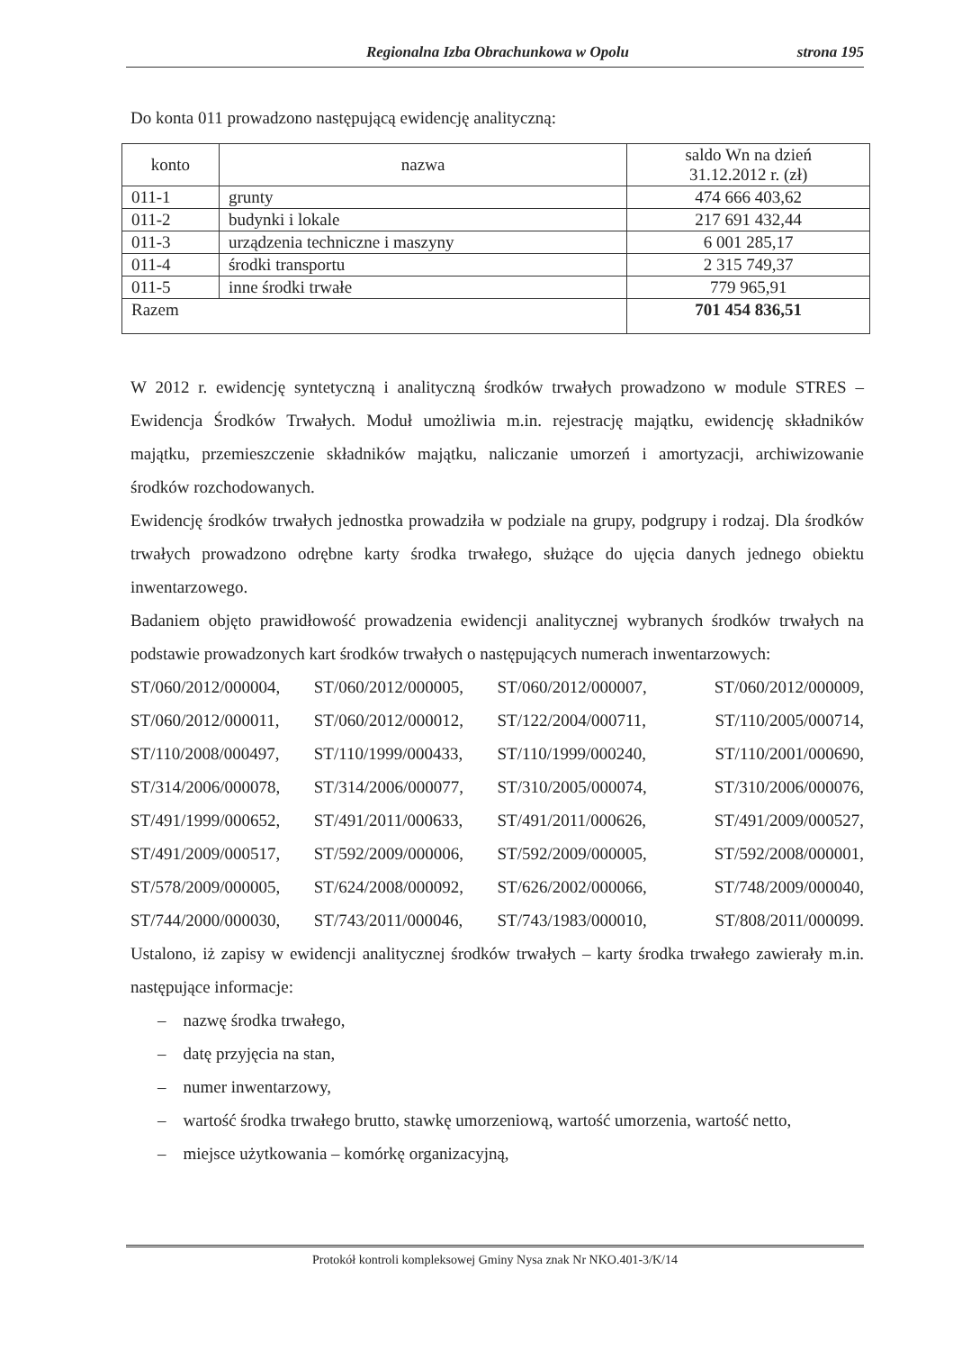Regionalna Izba Obrachunkowa w Opolu strona 195
Do konta 011 prowadzono następującą ewidencję analityczną:
| konto | nazwa | saldo Wn na dzień 31.12.2012 r. (zł) |
| --- | --- | --- |
| 011-1 | grunty | 474 666 403,62 |
| 011-2 | budynki i lokale | 217 691 432,44 |
| 011-3 | urządzenia techniczne i maszyny | 6 001 285,17 |
| 011-4 | środki transportu | 2 315 749,37 |
| 011-5 | inne środki trwałe | 779 965,91 |
| Razem | | 701 454 836,51 |
W 2012 r. ewidencję syntetyczną i analityczną środków trwałych prowadzono w module STRES – Ewidencja Środków Trwałych. Moduł umożliwia m.in. rejestrację majątku, ewidencję składników majątku, przemieszczenie składników majątku, naliczanie umorzeń i amortyzacji, archiwizowanie środków rozchodowanych.
Ewidencję środków trwałych jednostka prowadziła w podziale na grupy, podgrupy i rodzaj. Dla środków trwałych prowadzono odrębne karty środka trwałego, służące do ujęcia danych jednego obiektu inwentarzowego.
Badaniem objęto prawidłowość prowadzenia ewidencji analitycznej wybranych środków trwałych na podstawie prowadzonych kart środków trwałych o następujących numerach inwentarzowych:
ST/060/2012/000004, ST/060/2012/000005, ST/060/2012/000007, ST/060/2012/000009, ST/060/2012/000011, ST/060/2012/000012, ST/122/2004/000711, ST/110/2005/000714, ST/110/2008/000497, ST/110/1999/000433, ST/110/1999/000240, ST/110/2001/000690, ST/314/2006/000078, ST/314/2006/000077, ST/310/2005/000074, ST/310/2006/000076, ST/491/1999/000652, ST/491/2011/000633, ST/491/2011/000626, ST/491/2009/000527, ST/491/2009/000517, ST/592/2009/000006, ST/592/2009/000005, ST/592/2008/000001, ST/578/2009/000005, ST/624/2008/000092, ST/626/2002/000066, ST/748/2009/000040, ST/744/2000/000030, ST/743/2011/000046, ST/743/1983/000010, ST/808/2011/000099.
Ustalono, iż zapisy w ewidencji analitycznej środków trwałych – karty środka trwałego zawierały m.in. następujące informacje:
– nazwę środka trwałego,
– datę przyjęcia na stan,
– numer inwentarzowy,
– wartość środka trwałego brutto, stawkę umorzeniową, wartość umorzenia, wartość netto,
– miejsce użytkowania – komórkę organizacyjną,
Protokół kontroli kompleksowej Gminy Nysa znak Nr NKO.401-3/K/14